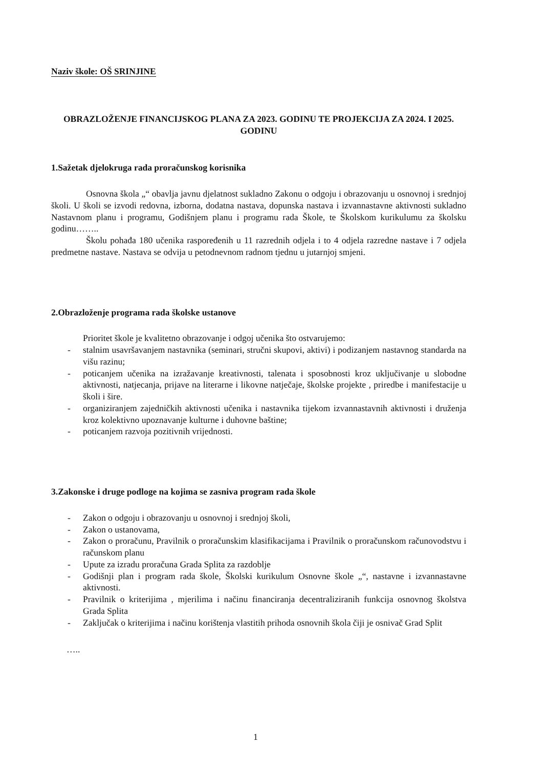Naziv škole: OŠ SRINJINE
OBRAZLOŽENJE FINANCIJSKOG PLANA ZA 2023. GODINU TE PROJEKCIJA ZA 2024. I 2025. GODINU
1.Sažetak djelokruga rada proračunskog korisnika
Osnovna škola „“ obavlja javnu djelatnost sukladno Zakonu o odgoju i obrazovanju u osnovnoj i srednjoj školi. U školi se izvodi redovna, izborna, dodatna nastava, dopunska nastava i izvannastavne aktivnosti sukladno Nastavnom planu i programu, Godišnjem planu i programu rada Škole, te Školskom kurikulumu za školsku godinu……..
Školu pohađa 180 učenika raspoređenih u 11 razrednih odjela i to 4 odjela razredne nastave i 7 odjela predmetne nastave. Nastava se odvija u petodnevnom radnom tjednu u jutarnjoj smjeni.
2.Obrazloženje programa rada školske ustanove
Prioritet škole je kvalitetno obrazovanje i odgoj učenika što ostvarujemo:
- stalnim usavršavanjem nastavnika (seminari, stručni skupovi, aktivi) i podizanjem nastavnog standarda na višu razinu;
- poticanjem učenika na izražavanje kreativnosti, talenata i sposobnosti kroz uključivanje u slobodne aktivnosti, natjecanja, prijave na literarne i likovne natječaje, školske projekte , priredbe i manifestacije u školi i šire.
- organiziranjem zajedničkih aktivnosti učenika i nastavnika tijekom izvannastavnih aktivnosti i druženja kroz kolektivno upoznavanje kulturne i duhovne baštine;
- poticanjem razvoja pozitivnih vrijednosti.
3.Zakonske i druge podloge na kojima se zasniva program rada škole
- Zakon o odgoju i obrazovanju u osnovnoj i srednjoj školi,
- Zakon o ustanovama,
- Zakon o proračunu, Pravilnik o proračunskim klasifikacijama i Pravilnik o proračunskom računovodstvu i računskom planu
- Upute za izradu proračuna Grada Splita za razdoblje
- Godišnji plan i program rada škole, Školski kurikulum Osnovne škole „“, nastavne i izvannastavne aktivnosti.
- Pravilnik o kriterijima , mjerilima i načinu financiranja decentraliziranih funkcija osnovnog školstva Grada Splita
- Zaključak o kriterijima i načinu korištenja vlastitih prihoda osnovnih škola čiji je osnivač Grad Split
…..
1